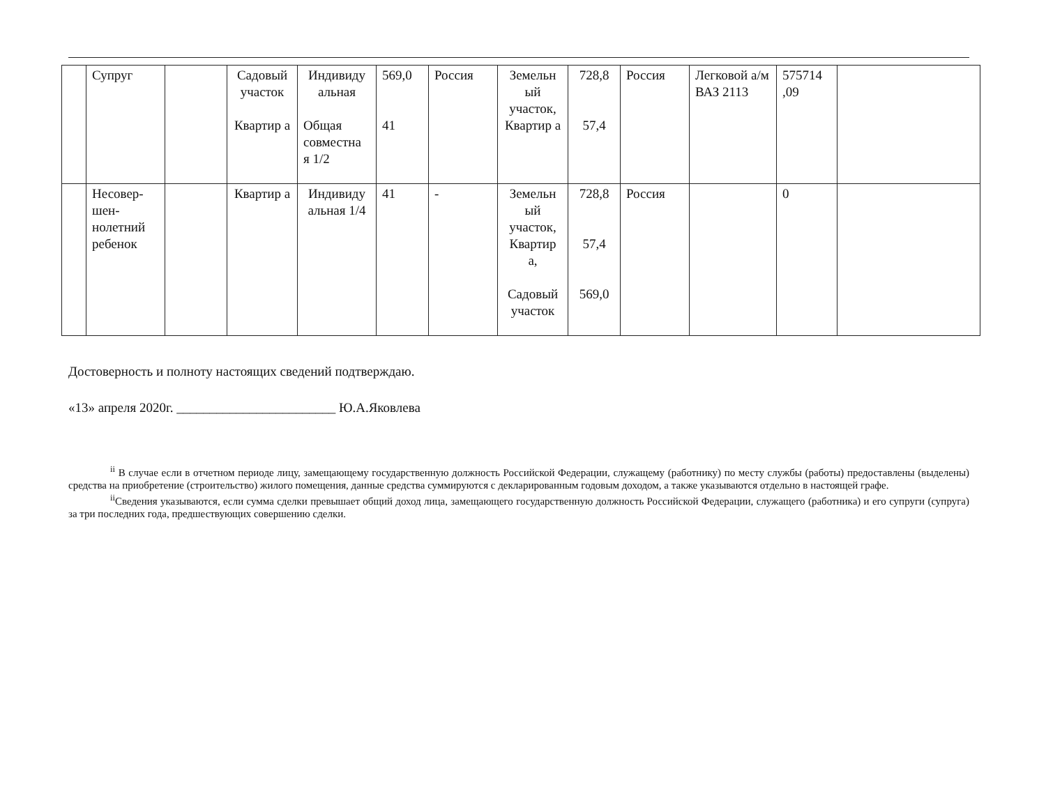| | Супруг | | Садовый участок Квартир а | Индивиду альная Общая совместна я 1/2 | 569,0 41 | Россия | Земельн ый участок, Квартир а | 728,8 57,4 | Россия | Легковой а/м ВАЗ 2113 | 575714 ,09 | |
| | Несовер-шен-нолетний ребенок | | Квартир а | Индивиду альная 1/4 | 41 | - | Земельн ый участок, Квартир а, Садовый участок | 728,8 57,4 569,0 | Россия | | 0 | |
Достоверность и полноту настоящих сведений подтверждаю.
«13» апреля 2020г. ________________________ Ю.А.Яковлева
<sup>ii</sup> В случае если в отчетном периоде лицу, замещающему государственную должность Российской Федерации, служащему (работнику) по месту службы (работы) предоставлены (выделены) средства на приобретение (строительство) жилого помещения, данные средства суммируются с декларированным годовым доходом, а также указываются отдельно в настоящей графе.
<sup>ii</sup>Сведения указываются, если сумма сделки превышает общий доход лица, замещающего государственную должность Российской Федерации, служащего (работника) и его супруги (супруга) за три последних года, предшествующих совершению сделки.